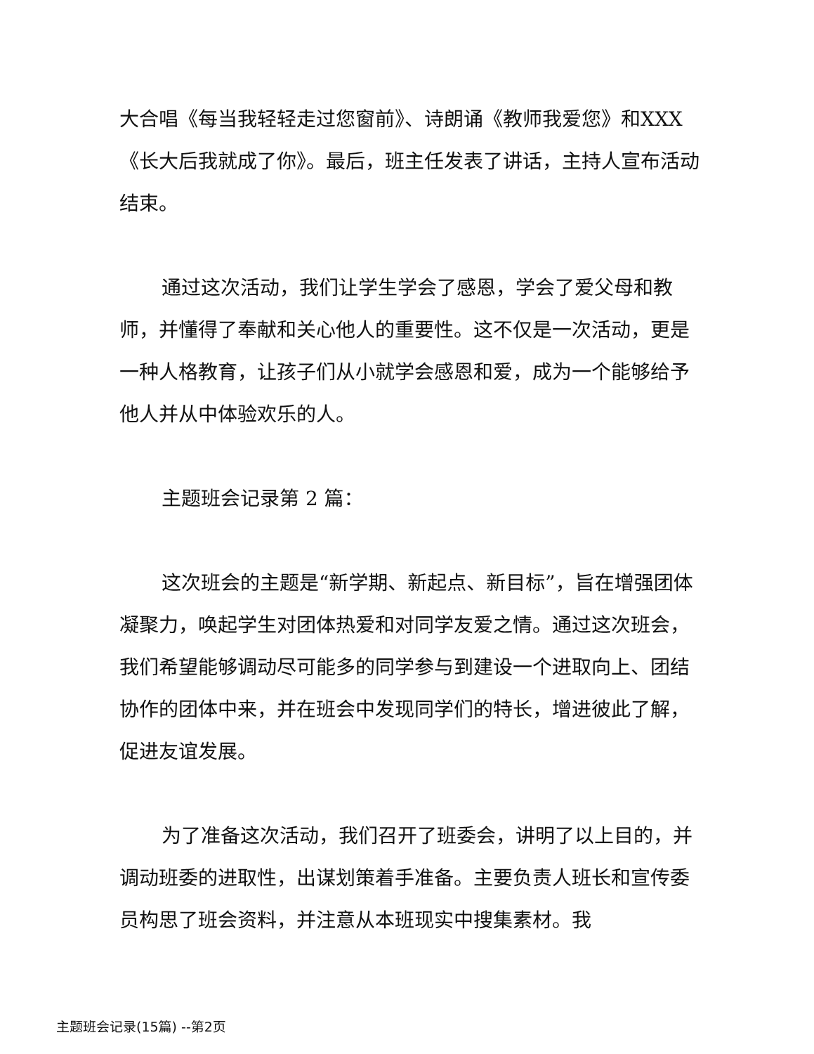大合唱《每当我轻轻走过您窗前》、诗朗诵《教师我爱您》和XXX 《长大后我就成了你》。最后，班主任发表了讲话，主持人宣布活动结束。
通过这次活动，我们让学生学会了感恩，学会了爱父母和教师，并懂得了奉献和关心他人的重要性。这不仅是一次活动，更是一种人格教育，让孩子们从小就学会感恩和爱，成为一个能够给予他人并从中体验欢乐的人。
主题班会记录第 2 篇：
这次班会的主题是“新学期、新起点、新目标”，旨在增强团体凝聚力，唤起学生对团体热爱和对同学友爱之情。通过这次班会，我们希望能够调动尽可能多的同学参与到建设一个进取向上、团结协作的团体中来，并在班会中发现同学们的特长，增进彼此了解，促进友谊发展。
为了准备这次活动，我们召开了班委会，讲明了以上目的，并调动班委的进取性，出谋划策着手准备。主要负责人班长和宣传委员构思了班会资料，并注意从本班现实中搜集素材。我
主题班会记录(15篇) --第2页